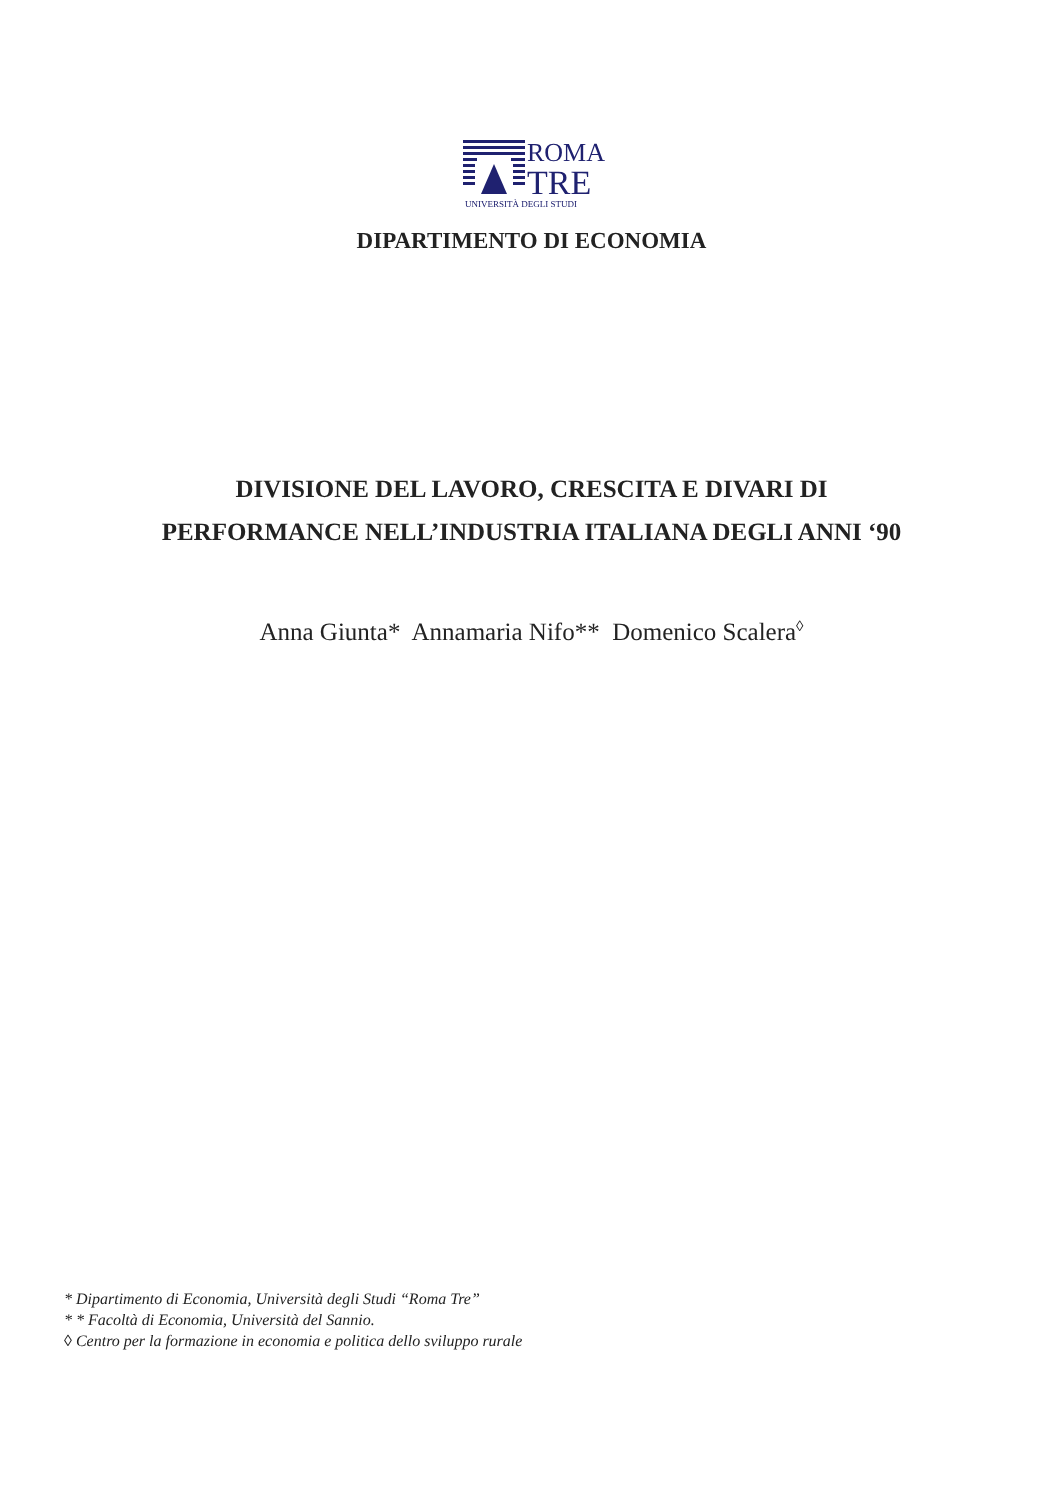ROMA
TRE
UNIVERSITÀ DEGLI STUDI
DIPARTIMENTO DI ECONOMIA
DIVISIONE DEL LAVORO, CRESCITA E DIVARI DI
PERFORMANCE NELL’INDUSTRIA ITALIANA DEGLI ANNI ‘90
Anna Giunta* Annamaria Nifo** Domenico Scalera<sup>◊</sup>
* Dipartimento di Economia, Università degli Studi “Roma Tre”
* * Facoltà di Economia, Università del Sannio.
◊ Centro per la formazione in economia e politica dello sviluppo rurale